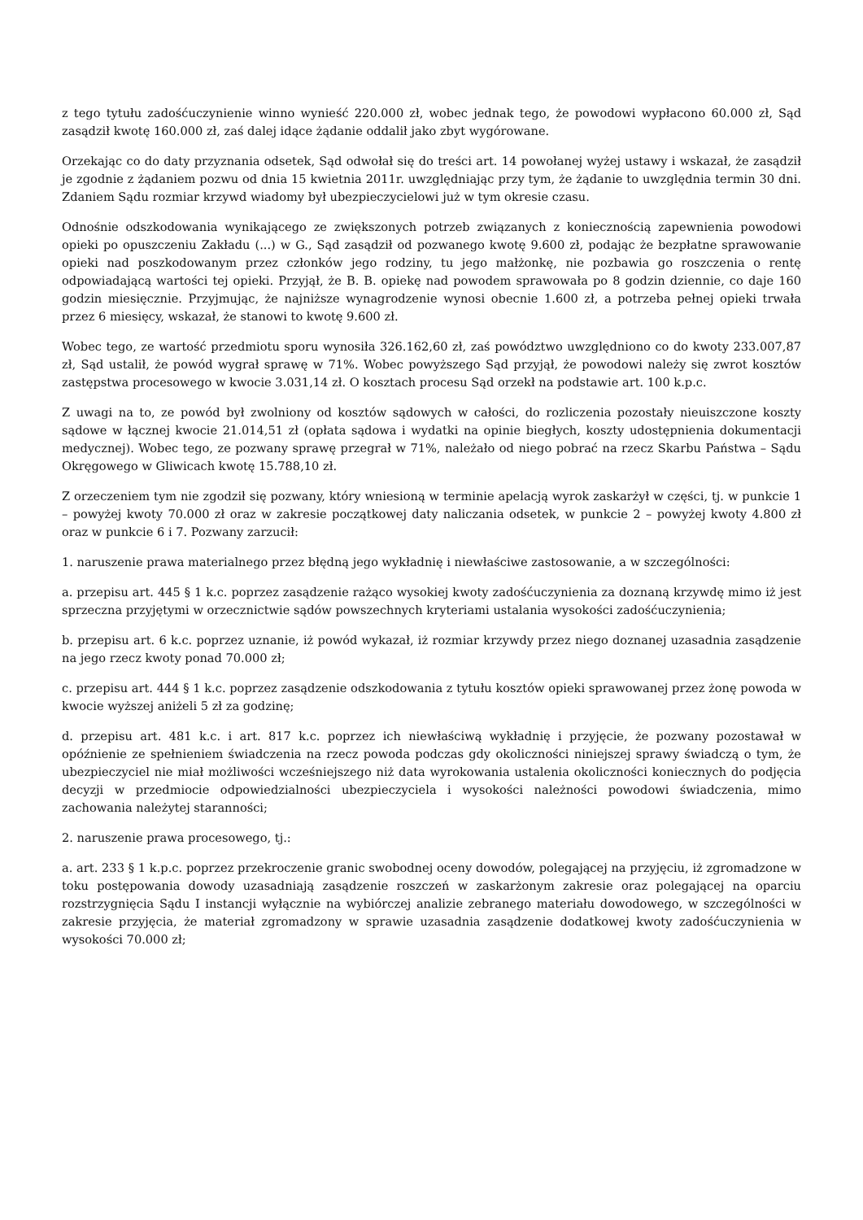z tego tytułu zadośćuczynienie winno wynieść 220.000 zł, wobec jednak tego, że powodowi wypłacono 60.000 zł, Sąd zasądził kwotę 160.000 zł, zaś dalej idące żądanie oddalił jako zbyt wygórowane.
Orzekając co do daty przyznania odsetek, Sąd odwołał się do treści art. 14 powołanej wyżej ustawy i wskazał, że zasądził je zgodnie z żądaniem pozwu od dnia 15 kwietnia 2011r. uwzględniając przy tym, że żądanie to uwzględnia termin 30 dni. Zdaniem Sądu rozmiar krzywd wiadomy był ubezpieczycielowi już w tym okresie czasu.
Odnośnie odszkodowania wynikającego ze zwiększonych potrzeb związanych z koniecznością zapewnienia powodowi opieki po opuszczeniu Zakładu (...) w G., Sąd zasądził od pozwanego kwotę 9.600 zł, podając że bezpłatne sprawowanie opieki nad poszkodowanym przez członków jego rodziny, tu jego małżonkę, nie pozbawia go roszczenia o rentę odpowiadającą wartości tej opieki. Przyjął, że B. B. opiekę nad powodem sprawowała po 8 godzin dziennie, co daje 160 godzin miesięcznie. Przyjmując, że najniższe wynagrodzenie wynosi obecnie 1.600 zł, a potrzeba pełnej opieki trwała przez 6 miesięcy, wskazał, że stanowi to kwotę 9.600 zł.
Wobec tego, ze wartość przedmiotu sporu wynosiła 326.162,60 zł, zaś powództwo uwzględniono co do kwoty 233.007,87 zł, Sąd ustalił, że powód wygrał sprawę w 71%. Wobec powyższego Sąd przyjął, że powodowi należy się zwrot kosztów zastępstwa procesowego w kwocie 3.031,14 zł. O kosztach procesu Sąd orzekł na podstawie art. 100 k.p.c.
Z uwagi na to, ze powód był zwolniony od kosztów sądowych w całości, do rozliczenia pozostały nieuiszczone koszty sądowe w łącznej kwocie 21.014,51 zł (opłata sądowa i wydatki na opinie biegłych, koszty udostępnienia dokumentacji medycznej). Wobec tego, ze pozwany sprawę przegrał w 71%, należało od niego pobrać na rzecz Skarbu Państwa – Sądu Okręgowego w Gliwicach kwotę 15.788,10 zł.
Z orzeczeniem tym nie zgodził się pozwany, który wniesioną w terminie apelacją wyrok zaskarżył w części, tj. w punkcie 1 – powyżej kwoty 70.000 zł oraz w zakresie początkowej daty naliczania odsetek, w punkcie 2 – powyżej kwoty 4.800 zł oraz w punkcie 6 i 7. Pozwany zarzucił:
1. naruszenie prawa materialnego przez błędną jego wykładnię i niewłaściwe zastosowanie, a w szczególności:
a. przepisu art. 445 § 1 k.c. poprzez zasądzenie rażąco wysokiej kwoty zadośćuczynienia za doznaną krzywdę mimo iż jest sprzeczna przyjętymi w orzecznictwie sądów powszechnych kryteriami ustalania wysokości zadośćuczynienia;
b. przepisu art. 6 k.c. poprzez uznanie, iż powód wykazał, iż rozmiar krzywdy przez niego doznanej uzasadnia zasądzenie na jego rzecz kwoty ponad 70.000 zł;
c. przepisu art. 444 § 1 k.c. poprzez zasądzenie odszkodowania z tytułu kosztów opieki sprawowanej przez żonę powoda w kwocie wyższej aniżeli 5 zł za godzinę;
d. przepisu art. 481 k.c. i art. 817 k.c. poprzez ich niewłaściwą wykładnię i przyjęcie, że pozwany pozostawał w opóźnienie ze spełnieniem świadczenia na rzecz powoda podczas gdy okoliczności niniejszej sprawy świadczą o tym, że ubezpieczyciel nie miał możliwości wcześniejszego niż data wyrokowania ustalenia okoliczności koniecznych do podjęcia decyzji w przedmiocie odpowiedzialności ubezpieczyciela i wysokości należności powodowi świadczenia, mimo zachowania należytej staranności;
2. naruszenie prawa procesowego, tj.:
a. art. 233 § 1 k.p.c. poprzez przekroczenie granic swobodnej oceny dowodów, polegającej na przyjęciu, iż zgromadzone w toku postępowania dowody uzasadniają zasądzenie roszczeń w zaskarżonym zakresie oraz polegającej na oparciu rozstrzygnięcia Sądu I instancji wyłącznie na wybiórczej analizie zebranego materiału dowodowego, w szczególności w zakresie przyjęcia, że materiał zgromadzony w sprawie uzasadnia zasądzenie dodatkowej kwoty zadośćuczynienia w wysokości 70.000 zł;